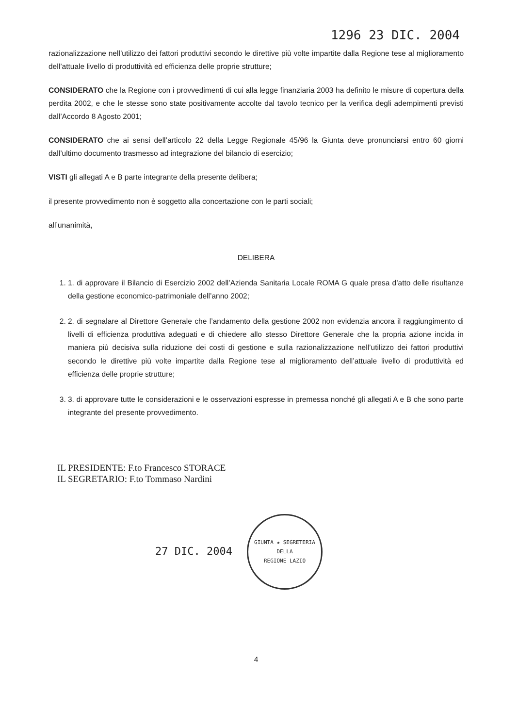1296 23 DIC. 2004
razionalizzazione nell’utilizzo dei fattori produttivi secondo le direttive più volte impartite dalla Regione tese al miglioramento dell’attuale livello di produttività ed efficienza delle proprie strutture;
CONSIDERATO che la Regione con i provvedimenti di cui alla legge finanziaria 2003 ha definito le misure di copertura della perdita 2002, e che le stesse sono state positivamente accolte dal tavolo tecnico per la verifica degli adempimenti previsti dall’Accordo 8 Agosto 2001;
CONSIDERATO che ai sensi dell’articolo 22 della Legge Regionale 45/96 la Giunta deve pronunciarsi entro 60 giorni dall’ultimo documento trasmesso ad integrazione del bilancio di esercizio;
VISTI gli allegati A e B parte integrante della presente delibera;
il presente provvedimento non è soggetto alla concertazione con le parti sociali;
all’unanimità,
DELIBERA
1. 1. di approvare il Bilancio di Esercizio 2002 dell’Azienda Sanitaria Locale ROMA G quale presa d’atto delle risultanze della gestione economico-patrimoniale dell’anno 2002;
2. 2. di segnalare al Direttore Generale che l’andamento della gestione 2002 non evidenzia ancora il raggiungimento di livelli di efficienza produttiva adeguati e di chiedere allo stesso Direttore Generale che la propria azione incida in maniera più decisiva sulla riduzione dei costi di gestione e sulla razionalizzazione nell’utilizzo dei fattori produttivi secondo le direttive più volte impartite dalla Regione tese al miglioramento dell’attuale livello di produttività ed efficienza delle proprie strutture;
3. 3. di approvare tutte le considerazioni e le osservazioni espresse in premessa nonché gli allegati A e B che sono parte integrante del presente provvedimento.
IL PRESIDENTE: F.to Francesco STORACE
IL SEGRETARIO: F.to Tommaso Nardini
27 DIC. 2004
GIUNTA ★ SEGRETERIA DELLA
REGIONE LAZIO
4